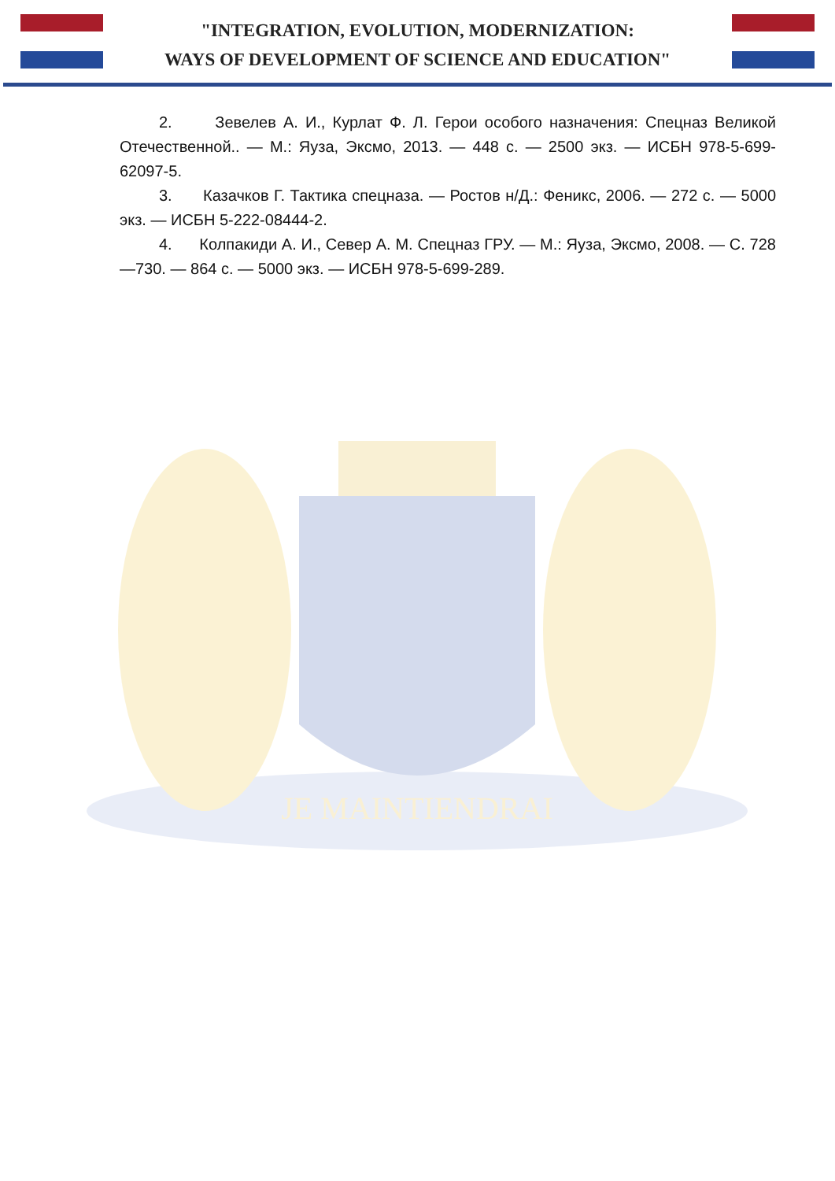"INTEGRATION, EVOLUTION, MODERNIZATION:
WAYS OF DEVELOPMENT OF SCIENCE AND EDUCATION"
JE MAINTIENDRAI
2. Зевелев А. И., Курлат Ф. Л. Герои особого назначения: Спецназ Великой Отечественной.. — М.: Яуза, Эксмо, 2013. — 448 с. — 2500 экз. — ИСБН 978-5-699-62097-5.
3. Казачков Г. Тактика спецназа. — Ростов н/Д.: Феникс, 2006. — 272 с. — 5000 экз. — ИСБН 5-222-08444-2.
4. Колпакиди А. И., Север А. М. Спецназ ГРУ. — М.: Яуза, Эксмо, 2008. — С. 728—730. — 864 с. — 5000 экз. — ИСБН 978-5-699-289.